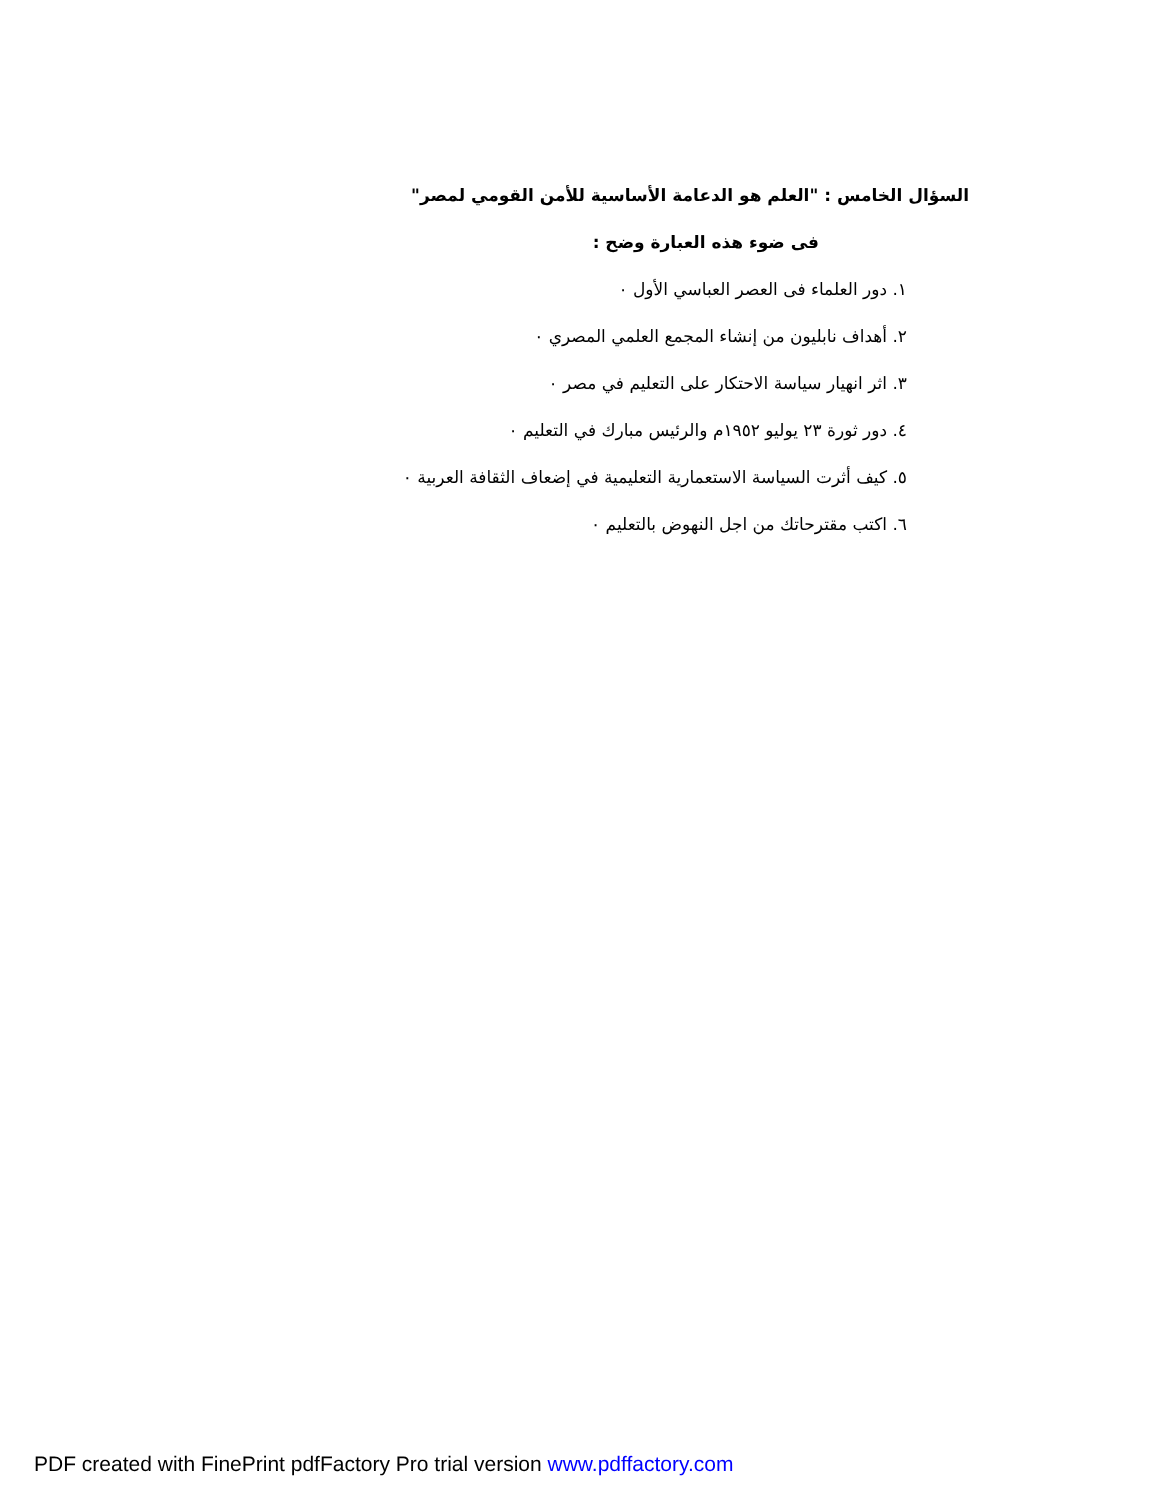السؤال الخامس : "العلم هو الدعامة الأساسية للأمن القومي لمصر"
فى ضوء هذه العبارة وضح :
١. دور العلماء فى العصر العباسي الأول ٠
٢. أهداف نابليون من إنشاء المجمع العلمي المصري ٠
٣. اثر انهيار سياسة الاحتكار على التعليم في مصر ٠
٤. دور ثورة ٢٣ يوليو ١٩٥٢م والرئيس مبارك في التعليم ٠
٥. كيف أثرت السياسة الاستعمارية التعليمية في إضعاف الثقافة العربية ٠
٦. اكتب مقترحاتك من اجل النهوض بالتعليم ٠
PDF created with FinePrint pdfFactory Pro trial version www.pdffactory.com